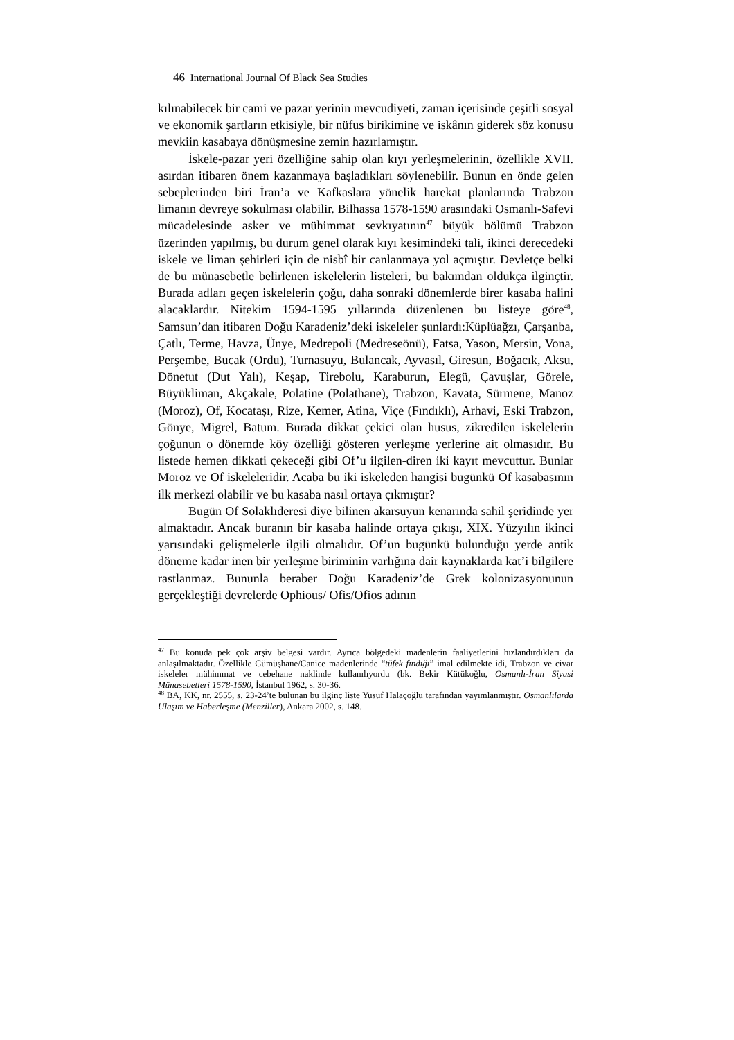46 International Journal Of Black Sea Studies
kılınabilecek bir cami ve pazar yerinin mevcudiyeti, zaman içerisinde çeşitli sosyal ve ekonomik şartların etkisiyle, bir nüfus birikimine ve iskânın giderek söz konusu mevkiin kasabaya dönüşmesine zemin hazırlamıştır.
İskele-pazar yeri özelliğine sahip olan kıyı yerleşmelerinin, özellikle XVII. asırdan itibaren önem kazanmaya başladıkları söylenebilir. Bunun en önde gelen sebeplerinden biri İran’a ve Kafkaslara yönelik harekat planlarında Trabzon limanın devreye sokulması olabilir. Bilhassa 1578-1590 arasındaki Osmanlı-Safevi mücadelesinde asker ve mühimmat sevkıyatının<sup>47</sup> büyük bölümü Trabzon üzerinden yapılmış, bu durum genel olarak kıyı kesimindeki tali, ikinci derecedeki iskele ve liman şehirleri için de nisbî bir canlanmaya yol açmıştır. Devletçe belki de bu münasebetle belirlenen iskelelerin listeleri, bu bakımdan oldukça ilginçtir. Burada adları geçen iskelelerin çoğu, daha sonraki dönemlerde birer kasaba halini alacaklardır. Nitekim 1594-1595 yıllarında düzenlenen bu listeye göre<sup>48</sup>, Samsun’dan itibaren Doğu Karadeniz’deki iskeleler şunlardı:Küplüağzı, Çarşanba, Çatlı, Terme, Havza, Ünye, Medrepoli (Medreseönü), Fatsa, Yason, Mersin, Vona, Perşembe, Bucak (Ordu), Turnasuyu, Bulancak, Ayvasıl, Giresun, Boğacık, Aksu, Dönetut (Dut Yalı), Keşap, Tirebolu, Karaburun, Elegü, Çavuşlar, Görele, Büyükliman, Akçakale, Polatine (Polathane), Trabzon, Kavata, Sürmene, Manoz (Moroz), Of, Kocataşı, Rize, Kemer, Atina, Viçe (Fındıklı), Arhavi, Eski Trabzon, Gönye, Migrel, Batum. Burada dikkat çekici olan husus, zikredilen iskelelerin çoğunun o dönemde köy özelliği gösteren yerleşme yerlerine ait olmasıdır. Bu listede hemen dikkati çekeceği gibi Of’u ilgilen-diren iki kayıt mevcuttur. Bunlar Moroz ve Of iskeleleridir. Acaba bu iki iskeleden hangisi bugünkü Of kasabasının ilk merkezi olabilir ve bu kasaba nasıl ortaya çıkmıştır?
Bugün Of Solaklıderesi diye bilinen akarsuyun kenarında sahil şeridinde yer almaktadır. Ancak buranın bir kasaba halinde ortaya çıkışı, XIX. Yüzyılın ikinci yarısındaki gelişmelerle ilgili olmalıdır. Of’un bugünkü bulunduğu yerde antik döneme kadar inen bir yerleşme biriminin varlığına dair kaynaklarda kat’i bilgilere rastlanmaz. Bununla beraber Doğu Karadeniz’de Grek kolonizasyonunun gerçekleştiği devrelerde Ophious/ Ofis/Ofios adının
<sup>47</sup> Bu konuda pek çok arşiv belgesi vardır. Ayrıca bölgedeki madenlerin faaliyetlerini hızlandırdıkları da anlaşılmaktadır. Özellikle Gümüşhane/Canice madenlerinde “tüfek fındığı” imal edilmekte idi, Trabzon ve civar iskeleler mühimmat ve cebehane naklinde kullanılıyordu (bk. Bekir Kütükoğlu, Osmanlı-İran Siyasi Münasebetleri 1578-1590, İstanbul 1962, s. 30-36.
<sup>48</sup> BA, KK, nr. 2555, s. 23-24’te bulunan bu ilginç liste Yusuf Halaçoğlu tarafından yayımlanmıştır. Osmanlılarda Ulaşım ve Haberleşme (Menziller), Ankara 2002, s. 148.